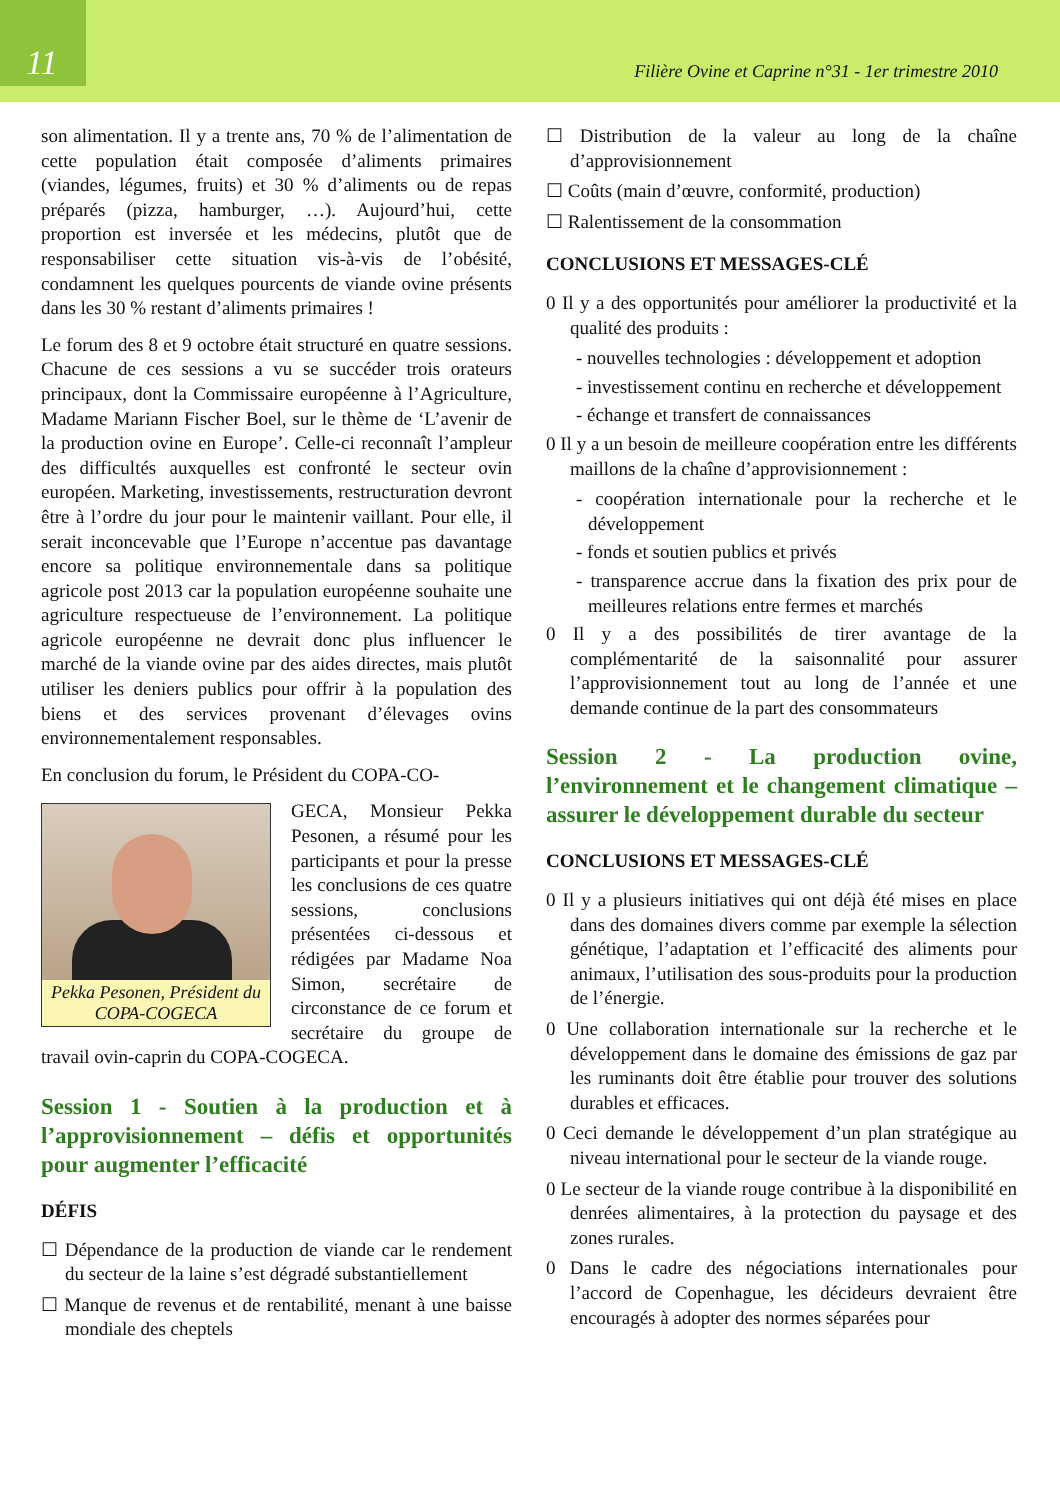11
Filière Ovine et Caprine n°31 - 1er trimestre 2010
son alimentation. Il y a trente ans, 70 % de l’alimentation de cette population était composée d’aliments primaires (viandes, légumes, fruits) et 30 % d’aliments ou de repas préparés (pizza, hamburger, …). Aujourd’hui, cette proportion est inversée et les médecins, plutôt que de responsabiliser cette situation vis-à-vis de l’obésité, condamnent les quelques pourcents de viande ovine présents dans les 30 % restant d’aliments primaires !
Le forum des 8 et 9 octobre était structuré en quatre sessions. Chacune de ces sessions a vu se succéder trois orateurs principaux, dont la Commissaire européenne à l’Agriculture, Madame Mariann Fischer Boel, sur le thème de ‘L’avenir de la production ovine en Europe’. Celle-ci reconnaît l’ampleur des difficultés auxquelles est confronté le secteur ovin européen. Marketing, investissements, restructuration devront être à l’ordre du jour pour le maintenir vaillant. Pour elle, il serait inconcevable que l’Europe n’accentue pas davantage encore sa politique environnementale dans sa politique agricole post 2013 car la population européenne souhaite une agriculture respectueuse de l’environnement. La politique agricole européenne ne devrait donc plus influencer le marché de la viande ovine par des aides directes, mais plutôt utiliser les deniers publics pour offrir à la population des biens et des services provenant d’élevages ovins environnementalement responsables.
En conclusion du forum, le Président du COPA-CO-
Pekka Pesonen, Président du COPA-COGECA
GECA, Monsieur Pekka Pesonen, a résumé pour les participants et pour la presse les conclusions de ces quatre sessions, conclusions présentées ci-dessous et rédigées par Madame Noa Simon, secrétaire de circonstance de ce forum et secrétaire du groupe de travail ovin-caprin du COPA-COGECA.
Session 1 - Soutien à la production et à l’approvisionnement – défis et opportunités pour augmenter l’efficacité
DÉFIS
☐ Dépendance de la production de viande car le rendement du secteur de la laine s’est dégradé substantiellement
☐ Manque de revenus et de rentabilité, menant à une baisse mondiale des cheptels
☐ Distribution de la valeur au long de la chaîne d’approvisionnement
☐ Coûts (main d’œuvre, conformité, production)
☐ Ralentissement de la consommation
CONCLUSIONS ET MESSAGES-CLÉ
0 Il y a des opportunités pour améliorer la productivité et la qualité des produits :
- nouvelles technologies : développement et adoption
- investissement continu en recherche et développement
- échange et transfert de connaissances
0 Il y a un besoin de meilleure coopération entre les différents maillons de la chaîne d’approvisionnement :
- coopération internationale pour la recherche et le développement
- fonds et soutien publics et privés
- transparence accrue dans la fixation des prix pour de meilleures relations entre fermes et marchés
0 Il y a des possibilités de tirer avantage de la complémentarité de la saisonnalité pour assurer l’approvisionnement tout au long de l’année et une demande continue de la part des consommateurs
Session 2 - La production ovine, l’environnement et le changement climatique – assurer le développement durable du secteur
CONCLUSIONS ET MESSAGES-CLÉ
0 Il y a plusieurs initiatives qui ont déjà été mises en place dans des domaines divers comme par exemple la sélection génétique, l’adaptation et l’efficacité des aliments pour animaux, l’utilisation des sous-produits pour la production de l’énergie.
0 Une collaboration internationale sur la recherche et le développement dans le domaine des émissions de gaz par les ruminants doit être établie pour trouver des solutions durables et efficaces.
0 Ceci demande le développement d’un plan stratégique au niveau international pour le secteur de la viande rouge.
0 Le secteur de la viande rouge contribue à la disponibilité en denrées alimentaires, à la protection du paysage et des zones rurales.
0 Dans le cadre des négociations internationales pour l’accord de Copenhague, les décideurs devraient être encouragés à adopter des normes séparées pour